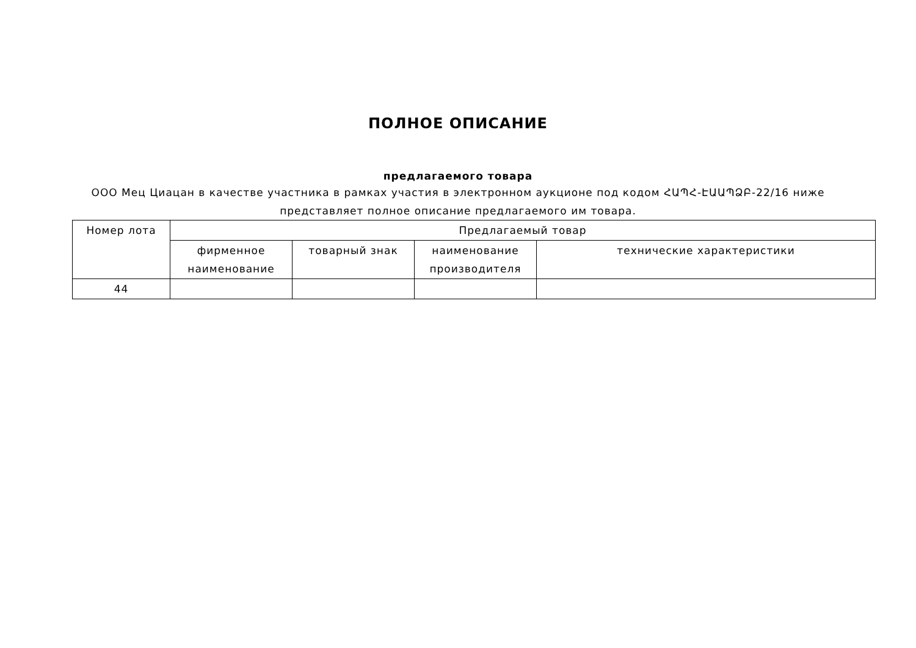ПОЛНОЕ ОПИСАНИЕ
предлагаемого товара
ООО Мец Циацан в качестве участника в рамках участия в электронном аукционе под кодом ՀԱՊՀ-ԷԱԱՊՁԲ-22/16 ниже представляет полное описание предлагаемого им товара.
| Номер лота | Предлагаемый товар | | | |
| --- | --- | --- | --- | --- |
| | фирменное наименование | товарный знак | наименование производителя | технические характеристики |
| 44 | | | | |